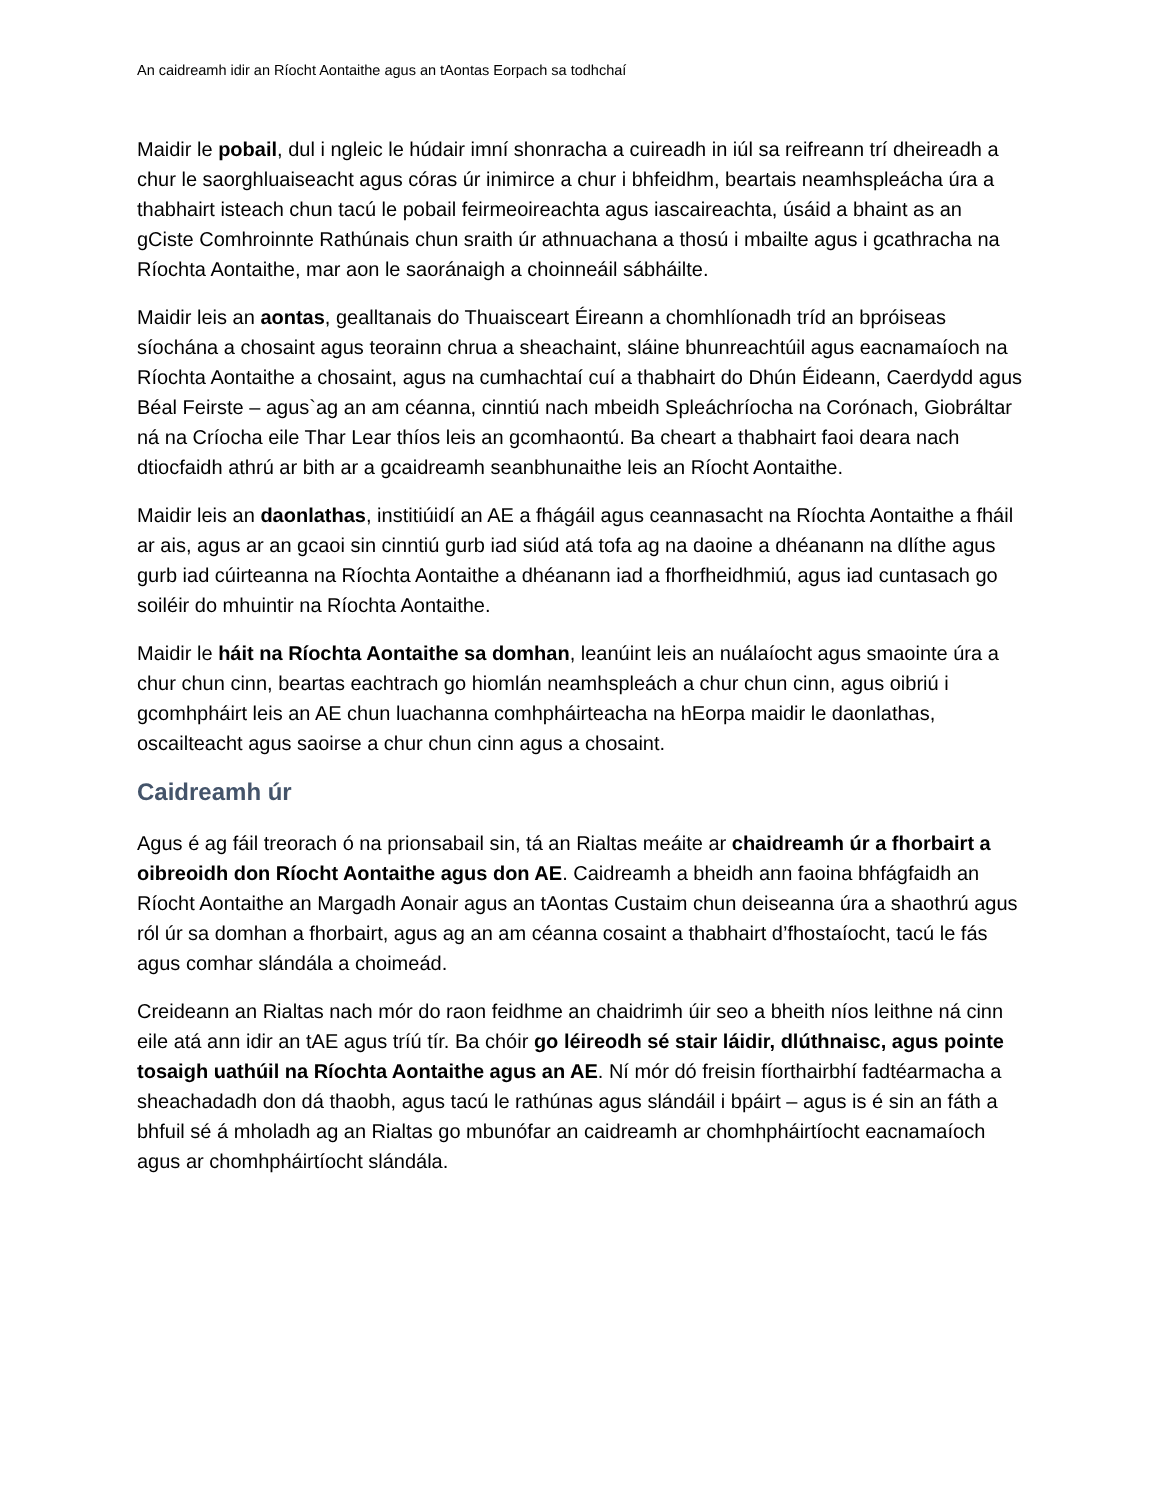An caidreamh idir an Ríocht Aontaithe agus an tAontas Eorpach sa todhchaí
Maidir le pobail, dul i ngleic le húdair imní shonracha a cuireadh in iúl sa reifreann trí dheireadh a chur le saorghluaiseacht agus córas úr inimirce a chur i bhfeidhm, beartais neamhspleácha úra a thabhairt isteach chun tacú le pobail feirmeoireachta agus iascaireachta, úsáid a bhaint as an gCiste Comhroinnte Rathúnais chun sraith úr athnuachana a thosú i mbailte agus i gcathracha na Ríochta Aontaithe, mar aon le saoránaigh a choinneáil sábháilte.
Maidir leis an aontas, gealltanais do Thuaisceart Éireann a chomhlíonadh tríd an bpróiseas síochána a chosaint agus teorainn chrua a sheachaint, sláine bhunreachtúil agus eacnamaíoch na Ríochta Aontaithe a chosaint, agus na cumhachtaí cuí a thabhairt do Dhún Éideann, Caerdydd agus Béal Feirste – agus`ag an am céanna, cinntiú nach mbeidh Spleáchríocha na Corónach, Giobráltar ná na Críocha eile Thar Lear thíos leis an gcomhaontú. Ba cheart a thabhairt faoi deara nach dtiocfaidh athrú ar bith ar a gcaidreamh seanbhunaithe leis an Ríocht Aontaithe.
Maidir leis an daonlathas, institiúidí an AE a fhágáil agus ceannasacht na Ríochta Aontaithe a fháil ar ais, agus ar an gcaoi sin cinntiú gurb iad siúd atá tofa ag na daoine a dhéanann na dlíthe agus gurb iad cúirteanna na Ríochta Aontaithe a dhéanann iad a fhorfheidhmiú, agus iad cuntasach go soiléir do mhuintir na Ríochta Aontaithe.
Maidir le háit na Ríochta Aontaithe sa domhan, leanúint leis an nuálaíocht agus smaointe úra a chur chun cinn, beartas eachtrach go hiomlán neamhspleách a chur chun cinn, agus oibriú i gcomhpháirt leis an AE chun luachanna comhpháirteacha na hEorpa maidir le daonlathas, oscailteacht agus saoirse a chur chun cinn agus a chosaint.
Caidreamh úr
Agus é ag fáil treorach ó na prionsabail sin, tá an Rialtas meáite ar chaidreamh úr a fhorbairt a oibreoidh don Ríocht Aontaithe agus don AE. Caidreamh a bheidh ann faoina bhfágfaidh an Ríocht Aontaithe an Margadh Aonair agus an tAontas Custaim chun deiseanna úra a shaothrú agus ról úr sa domhan a fhorbairt, agus ag an am céanna cosaint a thabhairt d’fhostaíocht, tacú le fás agus comhar slándála a choimeád.
Creideann an Rialtas nach mór do raon feidhme an chaidrimh úir seo a bheith níos leithne ná cinn eile atá ann idir an tAE agus tríú tír. Ba chóir go léireodh sé stair láidir, dlúthnaisc, agus pointe tosaigh uathúil na Ríochta Aontaithe agus an AE. Ní mór dó freisin fíorthairbhí fadtéarmacha a sheachadadh don dá thaobh, agus tacú le rathúnas agus slándáil i bpáirt – agus is é sin an fáth a bhfuil sé á mholadh ag an Rialtas go mbunófar an caidreamh ar chomhpháirtíocht eacnamaíoch agus ar chomhpháirtíocht slándála.